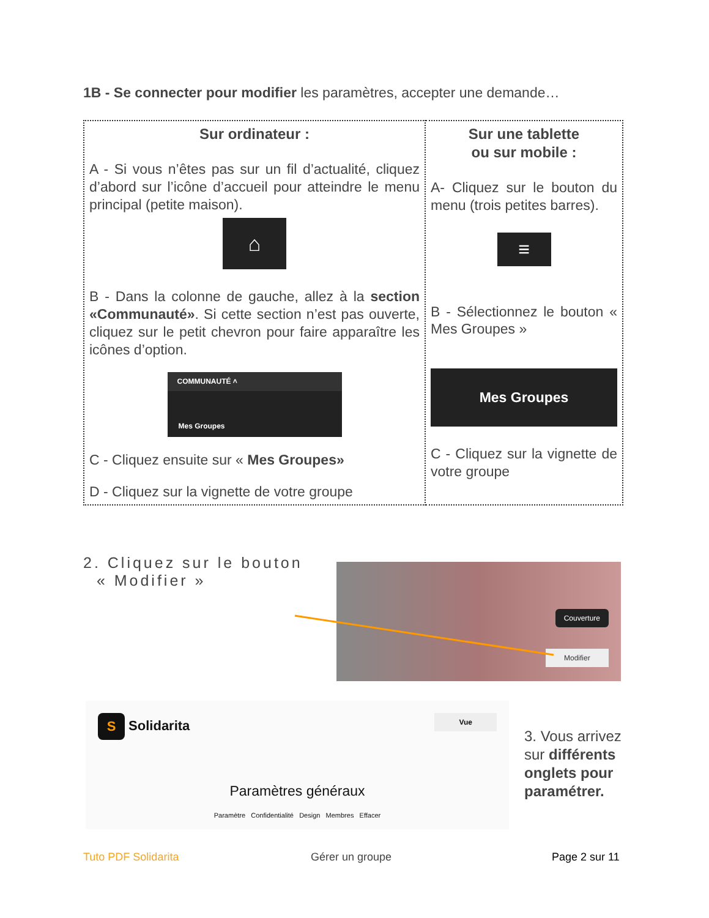1B - Se connecter pour modifier les paramètres, accepter une demande…
| Sur ordinateur : A - Si vous n’êtes pas sur un fil d’actualité, cliquez d’abord sur l’icône d’accueil pour atteindre le menu principal (petite maison). ⌂ B - Dans la colonne de gauche, allez à la section «Communauté» . Si cette section n’est pas ouverte, cliquez sur le petit chevron pour faire apparaître les icônes d’option. COMMUNAUTÉ ˄ Mes Groupes C - Cliquez ensuite sur « Mes Groupes» D - Cliquez sur la vignette de votre groupe | Sur une tablette ou sur mobile : A- Cliquez sur le bouton du menu (trois petites barres). ≡ B - Sélectionnez le bouton « Mes Groupes » Mes Groupes C - Cliquez sur la vignette de votre groupe |
2. Cliquez sur le bouton
« Modifier »
Couverture
Modifier
S Solidarita Vue
Paramètres généraux
Paramètre Confidentialité Design Membres Effacer
3. Vous arrivez sur différents onglets pour paramétrer.
Tuto PDF Solidarita Gérer un groupe Page 2 sur 11